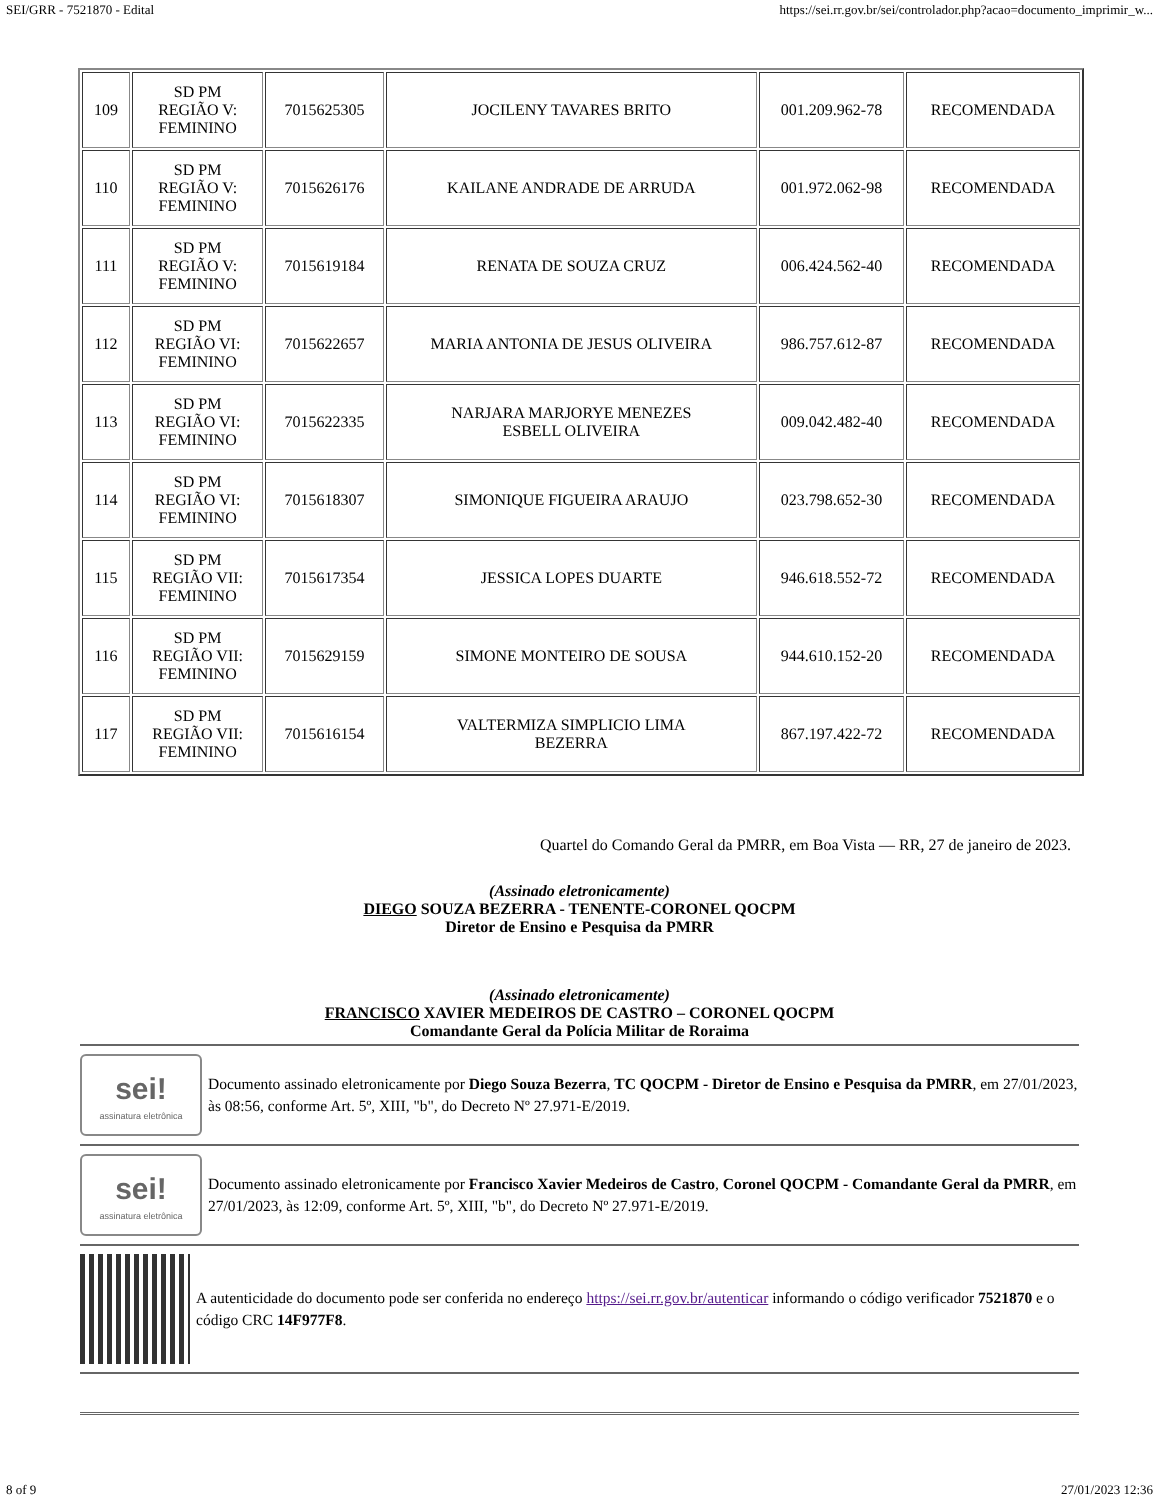SEI/GRR - 7521870 - Edital https://sei.rr.gov.br/sei/controlador.php?acao=documento_imprimir_w...
| 109 | SD PM REGIÃO V: FEMININO | 7015625305 | JOCILENY TAVARES BRITO | 001.209.962-78 | RECOMENDADA |
| 110 | SD PM REGIÃO V: FEMININO | 7015626176 | KAILANE ANDRADE DE ARRUDA | 001.972.062-98 | RECOMENDADA |
| 111 | SD PM REGIÃO V: FEMININO | 7015619184 | RENATA DE SOUZA CRUZ | 006.424.562-40 | RECOMENDADA |
| 112 | SD PM REGIÃO VI: FEMININO | 7015622657 | MARIA ANTONIA DE JESUS OLIVEIRA | 986.757.612-87 | RECOMENDADA |
| 113 | SD PM REGIÃO VI: FEMININO | 7015622335 | NARJARA MARJORYE MENEZES ESBELL OLIVEIRA | 009.042.482-40 | RECOMENDADA |
| 114 | SD PM REGIÃO VI: FEMININO | 7015618307 | SIMONIQUE FIGUEIRA ARAUJO | 023.798.652-30 | RECOMENDADA |
| 115 | SD PM REGIÃO VII: FEMININO | 7015617354 | JESSICA LOPES DUARTE | 946.618.552-72 | RECOMENDADA |
| 116 | SD PM REGIÃO VII: FEMININO | 7015629159 | SIMONE MONTEIRO DE SOUSA | 944.610.152-20 | RECOMENDADA |
| 117 | SD PM REGIÃO VII: FEMININO | 7015616154 | VALTERMIZA SIMPLICIO LIMA BEZERRA | 867.197.422-72 | RECOMENDADA |
Quartel do Comando Geral da PMRR, em Boa Vista — RR, 27 de janeiro de 2023.
(Assinado eletronicamente)
DIEGO SOUZA BEZERRA - TENENTE-CORONEL QOCPM
Diretor de Ensino e Pesquisa da PMRR
(Assinado eletronicamente)
FRANCISCO XAVIER MEDEIROS DE CASTRO – CORONEL QOCPM
Comandante Geral da Polícia Militar de Roraima
sei!
assinatura eletrônica
Documento assinado eletronicamente por Diego Souza Bezerra, TC QOCPM - Diretor de Ensino e Pesquisa da PMRR, em 27/01/2023, às 08:56, conforme Art. 5º, XIII, "b", do Decreto Nº 27.971-E/2019.
sei!
assinatura eletrônica
Documento assinado eletronicamente por Francisco Xavier Medeiros de Castro, Coronel QOCPM - Comandante Geral da PMRR, em 27/01/2023, às 12:09, conforme Art. 5º, XIII, "b", do Decreto Nº 27.971-E/2019.
A autenticidade do documento pode ser conferida no endereço https://sei.rr.gov.br/autenticar informando o código verificador 7521870 e o código CRC 14F977F8.
8 of 9 27/01/2023 12:36